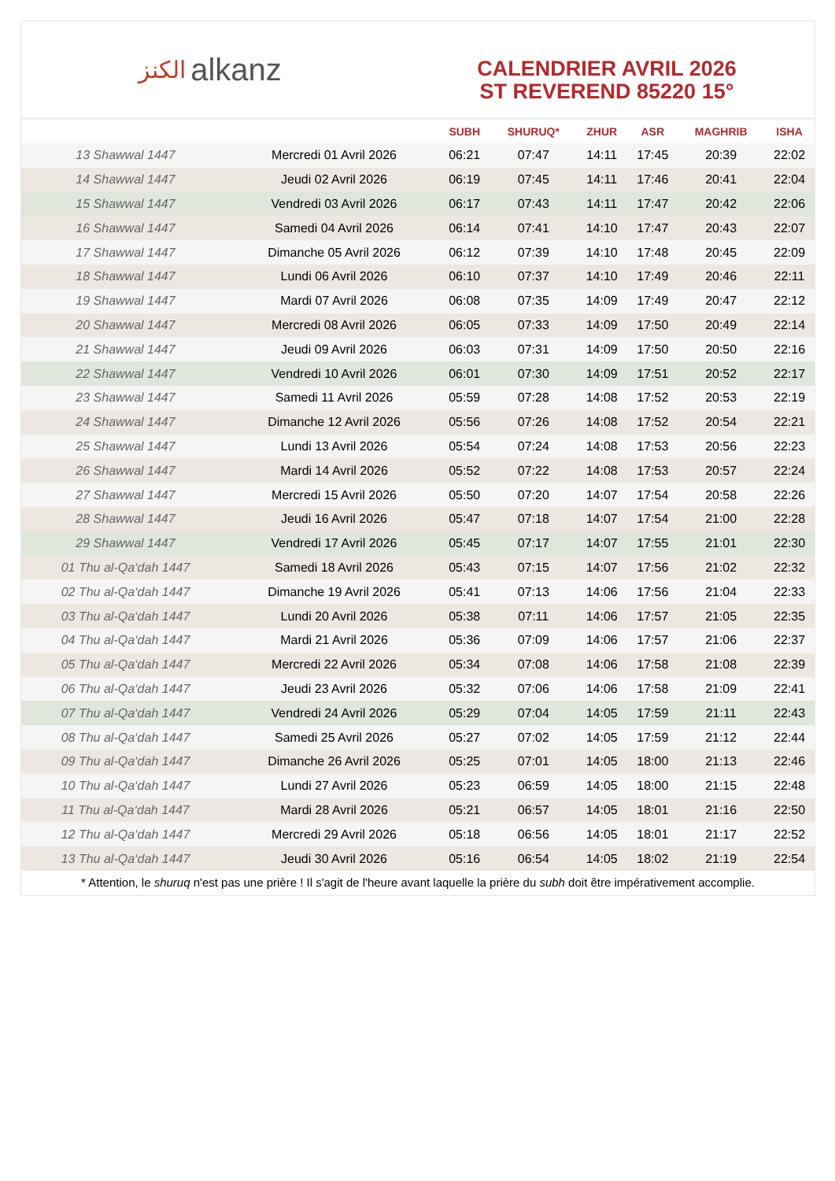ﺍﻟﻜﻨﺰ alkanz
CALENDRIER AVRIL 2026
ST REVEREND 85220 15°
| | | SUBH | SHURUQ* | ZHUR | ASR | MAGHRIB | ISHA |
| --- | --- | --- | --- | --- | --- | --- | --- |
| 13 Shawwal 1447 | Mercredi 01 Avril 2026 | 06:21 | 07:47 | 14:11 | 17:45 | 20:39 | 22:02 |
| 14 Shawwal 1447 | Jeudi 02 Avril 2026 | 06:19 | 07:45 | 14:11 | 17:46 | 20:41 | 22:04 |
| 15 Shawwal 1447 | Vendredi 03 Avril 2026 | 06:17 | 07:43 | 14:11 | 17:47 | 20:42 | 22:06 |
| 16 Shawwal 1447 | Samedi 04 Avril 2026 | 06:14 | 07:41 | 14:10 | 17:47 | 20:43 | 22:07 |
| 17 Shawwal 1447 | Dimanche 05 Avril 2026 | 06:12 | 07:39 | 14:10 | 17:48 | 20:45 | 22:09 |
| 18 Shawwal 1447 | Lundi 06 Avril 2026 | 06:10 | 07:37 | 14:10 | 17:49 | 20:46 | 22:11 |
| 19 Shawwal 1447 | Mardi 07 Avril 2026 | 06:08 | 07:35 | 14:09 | 17:49 | 20:47 | 22:12 |
| 20 Shawwal 1447 | Mercredi 08 Avril 2026 | 06:05 | 07:33 | 14:09 | 17:50 | 20:49 | 22:14 |
| 21 Shawwal 1447 | Jeudi 09 Avril 2026 | 06:03 | 07:31 | 14:09 | 17:50 | 20:50 | 22:16 |
| 22 Shawwal 1447 | Vendredi 10 Avril 2026 | 06:01 | 07:30 | 14:09 | 17:51 | 20:52 | 22:17 |
| 23 Shawwal 1447 | Samedi 11 Avril 2026 | 05:59 | 07:28 | 14:08 | 17:52 | 20:53 | 22:19 |
| 24 Shawwal 1447 | Dimanche 12 Avril 2026 | 05:56 | 07:26 | 14:08 | 17:52 | 20:54 | 22:21 |
| 25 Shawwal 1447 | Lundi 13 Avril 2026 | 05:54 | 07:24 | 14:08 | 17:53 | 20:56 | 22:23 |
| 26 Shawwal 1447 | Mardi 14 Avril 2026 | 05:52 | 07:22 | 14:08 | 17:53 | 20:57 | 22:24 |
| 27 Shawwal 1447 | Mercredi 15 Avril 2026 | 05:50 | 07:20 | 14:07 | 17:54 | 20:58 | 22:26 |
| 28 Shawwal 1447 | Jeudi 16 Avril 2026 | 05:47 | 07:18 | 14:07 | 17:54 | 21:00 | 22:28 |
| 29 Shawwal 1447 | Vendredi 17 Avril 2026 | 05:45 | 07:17 | 14:07 | 17:55 | 21:01 | 22:30 |
| 01 Thu al-Qa‘dah 1447 | Samedi 18 Avril 2026 | 05:43 | 07:15 | 14:07 | 17:56 | 21:02 | 22:32 |
| 02 Thu al-Qa‘dah 1447 | Dimanche 19 Avril 2026 | 05:41 | 07:13 | 14:06 | 17:56 | 21:04 | 22:33 |
| 03 Thu al-Qa‘dah 1447 | Lundi 20 Avril 2026 | 05:38 | 07:11 | 14:06 | 17:57 | 21:05 | 22:35 |
| 04 Thu al-Qa‘dah 1447 | Mardi 21 Avril 2026 | 05:36 | 07:09 | 14:06 | 17:57 | 21:06 | 22:37 |
| 05 Thu al-Qa‘dah 1447 | Mercredi 22 Avril 2026 | 05:34 | 07:08 | 14:06 | 17:58 | 21:08 | 22:39 |
| 06 Thu al-Qa‘dah 1447 | Jeudi 23 Avril 2026 | 05:32 | 07:06 | 14:06 | 17:58 | 21:09 | 22:41 |
| 07 Thu al-Qa‘dah 1447 | Vendredi 24 Avril 2026 | 05:29 | 07:04 | 14:05 | 17:59 | 21:11 | 22:43 |
| 08 Thu al-Qa‘dah 1447 | Samedi 25 Avril 2026 | 05:27 | 07:02 | 14:05 | 17:59 | 21:12 | 22:44 |
| 09 Thu al-Qa‘dah 1447 | Dimanche 26 Avril 2026 | 05:25 | 07:01 | 14:05 | 18:00 | 21:13 | 22:46 |
| 10 Thu al-Qa‘dah 1447 | Lundi 27 Avril 2026 | 05:23 | 06:59 | 14:05 | 18:00 | 21:15 | 22:48 |
| 11 Thu al-Qa‘dah 1447 | Mardi 28 Avril 2026 | 05:21 | 06:57 | 14:05 | 18:01 | 21:16 | 22:50 |
| 12 Thu al-Qa‘dah 1447 | Mercredi 29 Avril 2026 | 05:18 | 06:56 | 14:05 | 18:01 | 21:17 | 22:52 |
| 13 Thu al-Qa‘dah 1447 | Jeudi 30 Avril 2026 | 05:16 | 06:54 | 14:05 | 18:02 | 21:19 | 22:54 |
* Attention, le shuruq n'est pas une prière ! Il s'agit de l'heure avant laquelle la prière du subh doit être impérativement accomplie.